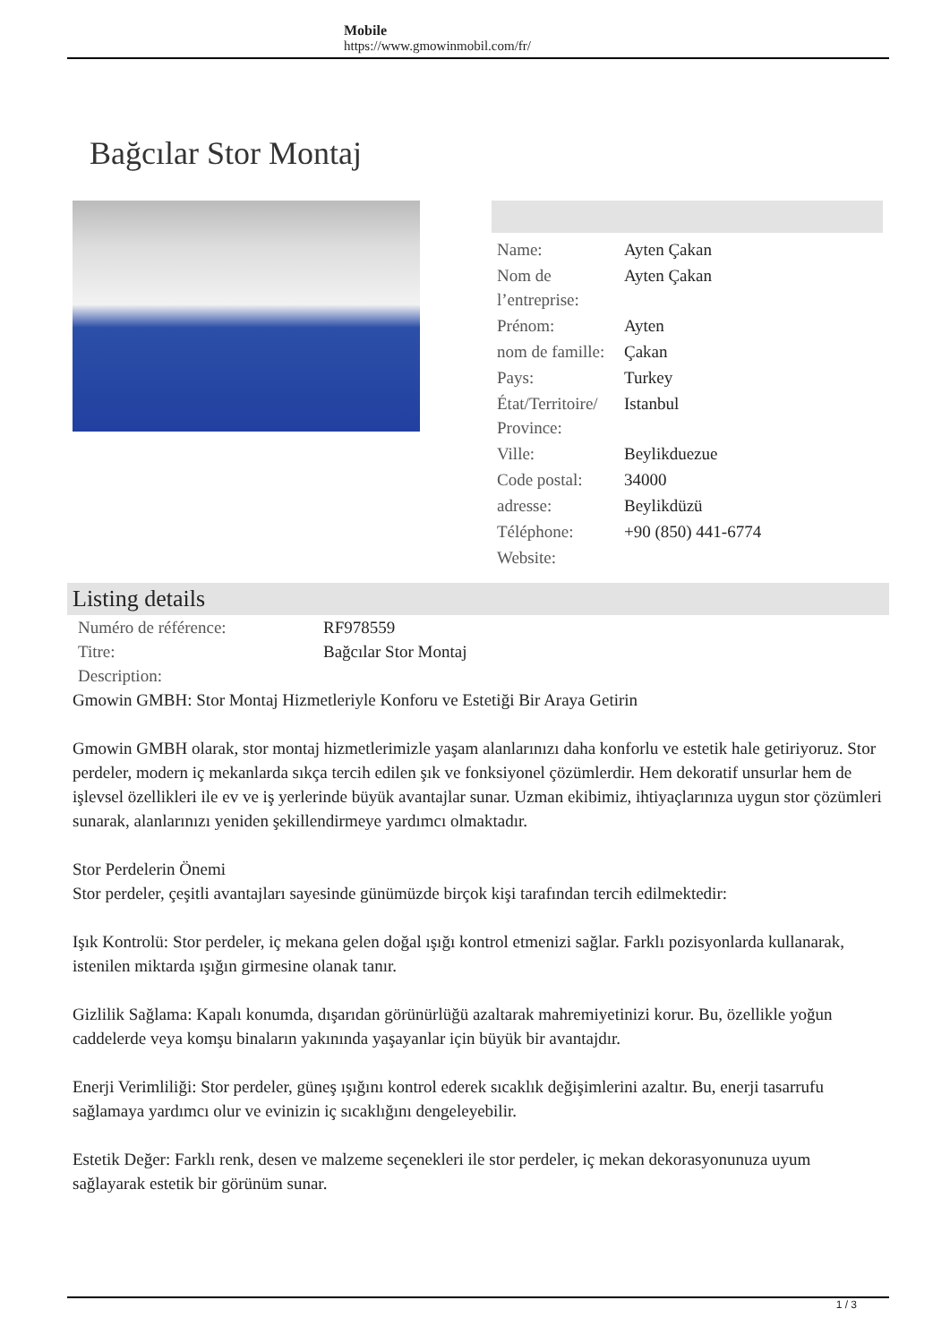Mobile
https://www.gmowinmobil.com/fr/
Bağcılar Stor Montaj
| Name: | Ayten Çakan |
| Nom de l’entreprise: | Ayten Çakan |
| Prénom: | Ayten |
| nom de famille: | Çakan |
| Pays: | Turkey |
| État/Territoire/ Province: | Istanbul |
| Ville: | Beylikduezue |
| Code postal: | 34000 |
| adresse: | Beylikdüzü |
| Téléphone: | +90 (850) 441-6774 |
| Website: | |
Listing details
| Numéro de référence: | RF978559 |
| Titre: | Bağcılar Stor Montaj |
| Description: | |
Gmowin GMBH: Stor Montaj Hizmetleriyle Konforu ve Estetiği Bir Araya Getirin
Gmowin GMBH olarak, stor montaj hizmetlerimizle yaşam alanlarınızı daha konforlu ve estetik hale getiriyoruz. Stor perdeler, modern iç mekanlarda sıkça tercih edilen şık ve fonksiyonel çözümlerdir. Hem dekoratif unsurlar hem de işlevsel özellikleri ile ev ve iş yerlerinde büyük avantajlar sunar. Uzman ekibimiz, ihtiyaçlarınıza uygun stor çözümleri sunarak, alanlarınızı yeniden şekillendirmeye yardımcı olmaktadır.
Stor Perdelerin Önemi
Stor perdeler, çeşitli avantajları sayesinde günümüzde birçok kişi tarafından tercih edilmektedir:
Işık Kontrolü: Stor perdeler, iç mekana gelen doğal ışığı kontrol etmenizi sağlar. Farklı pozisyonlarda kullanarak, istenilen miktarda ışığın girmesine olanak tanır.
Gizlilik Sağlama: Kapalı konumda, dışarıdan görünürlüğü azaltarak mahremiyetinizi korur. Bu, özellikle yoğun caddelerde veya komşu binaların yakınında yaşayanlar için büyük bir avantajdır.
Enerji Verimliliği: Stor perdeler, güneş ışığını kontrol ederek sıcaklık değişimlerini azaltır. Bu, enerji tasarrufu sağlamaya yardımcı olur ve evinizin iç sıcaklığını dengeleyebilir.
Estetik Değer: Farklı renk, desen ve malzeme seçenekleri ile stor perdeler, iç mekan dekorasyonunuza uyum sağlayarak estetik bir görünüm sunar.
1 / 3